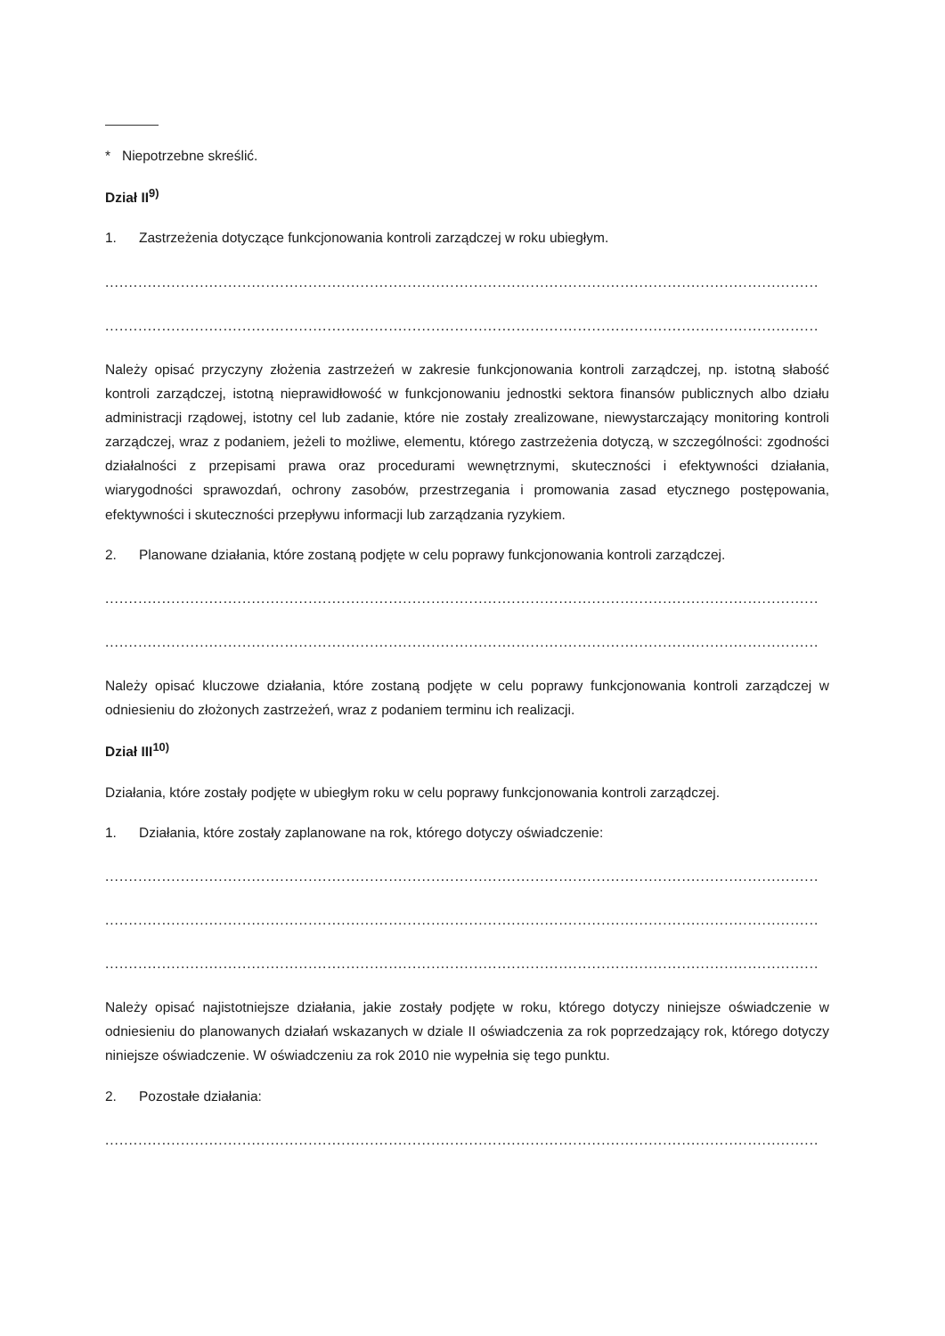* Niepotrzebne skreślić.
Dział II<sup>9)</sup>
1. Zastrzeżenia dotyczące funkcjonowania kontroli zarządczej w roku ubiegłym.
.......................................................................................................................................................
.......................................................................................................................................................
Należy opisać przyczyny złożenia zastrzeżeń w zakresie funkcjonowania kontroli zarządczej, np. istotną słabość kontroli zarządczej, istotną nieprawidłowość w funkcjonowaniu jednostki sektora finansów publicznych albo działu administracji rządowej, istotny cel lub zadanie, które nie zostały zrealizowane, niewystarczający monitoring kontroli zarządczej, wraz z podaniem, jeżeli to możliwe, elementu, którego zastrzeżenia dotyczą, w szczególności: zgodności działalności z przepisami prawa oraz procedurami wewnętrznymi, skuteczności i efektywności działania, wiarygodności sprawozdań, ochrony zasobów, przestrzegania i promowania zasad etycznego postępowania, efektywności i skuteczności przepływu informacji lub zarządzania ryzykiem.
2. Planowane działania, które zostaną podjęte w celu poprawy funkcjonowania kontroli zarządczej.
.......................................................................................................................................................
.......................................................................................................................................................
Należy opisać kluczowe działania, które zostaną podjęte w celu poprawy funkcjonowania kontroli zarządczej w odniesieniu do złożonych zastrzeżeń, wraz z podaniem terminu ich realizacji.
Dział III<sup>10)</sup>
Działania, które zostały podjęte w ubiegłym roku w celu poprawy funkcjonowania kontroli zarządczej.
1. Działania, które zostały zaplanowane na rok, którego dotyczy oświadczenie:
.......................................................................................................................................................
.......................................................................................................................................................
.......................................................................................................................................................
Należy opisać najistotniejsze działania, jakie zostały podjęte w roku, którego dotyczy niniejsze oświadczenie w odniesieniu do planowanych działań wskazanych w dziale II oświadczenia za rok poprzedzający rok, którego dotyczy niniejsze oświadczenie. W oświadczeniu za rok 2010 nie wypełnia się tego punktu.
2. Pozostałe działania:
.......................................................................................................................................................